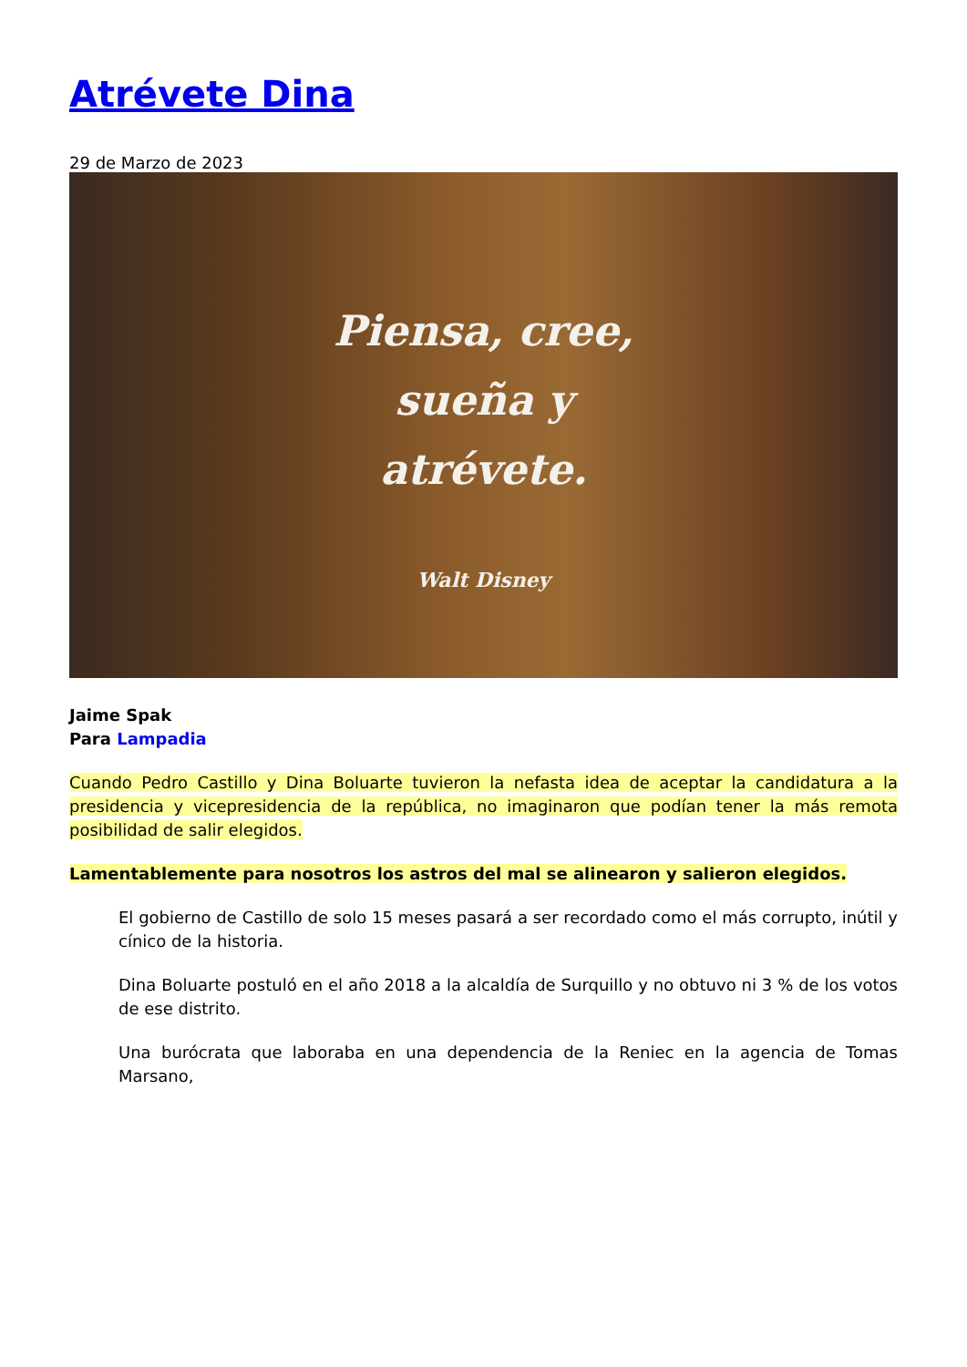Atrévete Dina
29 de Marzo de 2023
Piensa, cree,
sueña y
atrévete.
Walt Disney
Jaime Spak
Para Lampadia
Cuando Pedro Castillo y Dina Boluarte tuvieron la nefasta idea de aceptar la candidatura a la presidencia y vicepresidencia de la república, no imaginaron que podían tener la más remota posibilidad de salir elegidos.
Lamentablemente para nosotros los astros del mal se alinearon y salieron elegidos.
El gobierno de Castillo de solo 15 meses pasará a ser recordado como el más corrupto, inútil y cínico de la historia.
Dina Boluarte postuló en el año 2018 a la alcaldía de Surquillo y no obtuvo ni 3 % de los votos de ese distrito.
Una burócrata que laboraba en una dependencia de la Reniec en la agencia de Tomas Marsano,